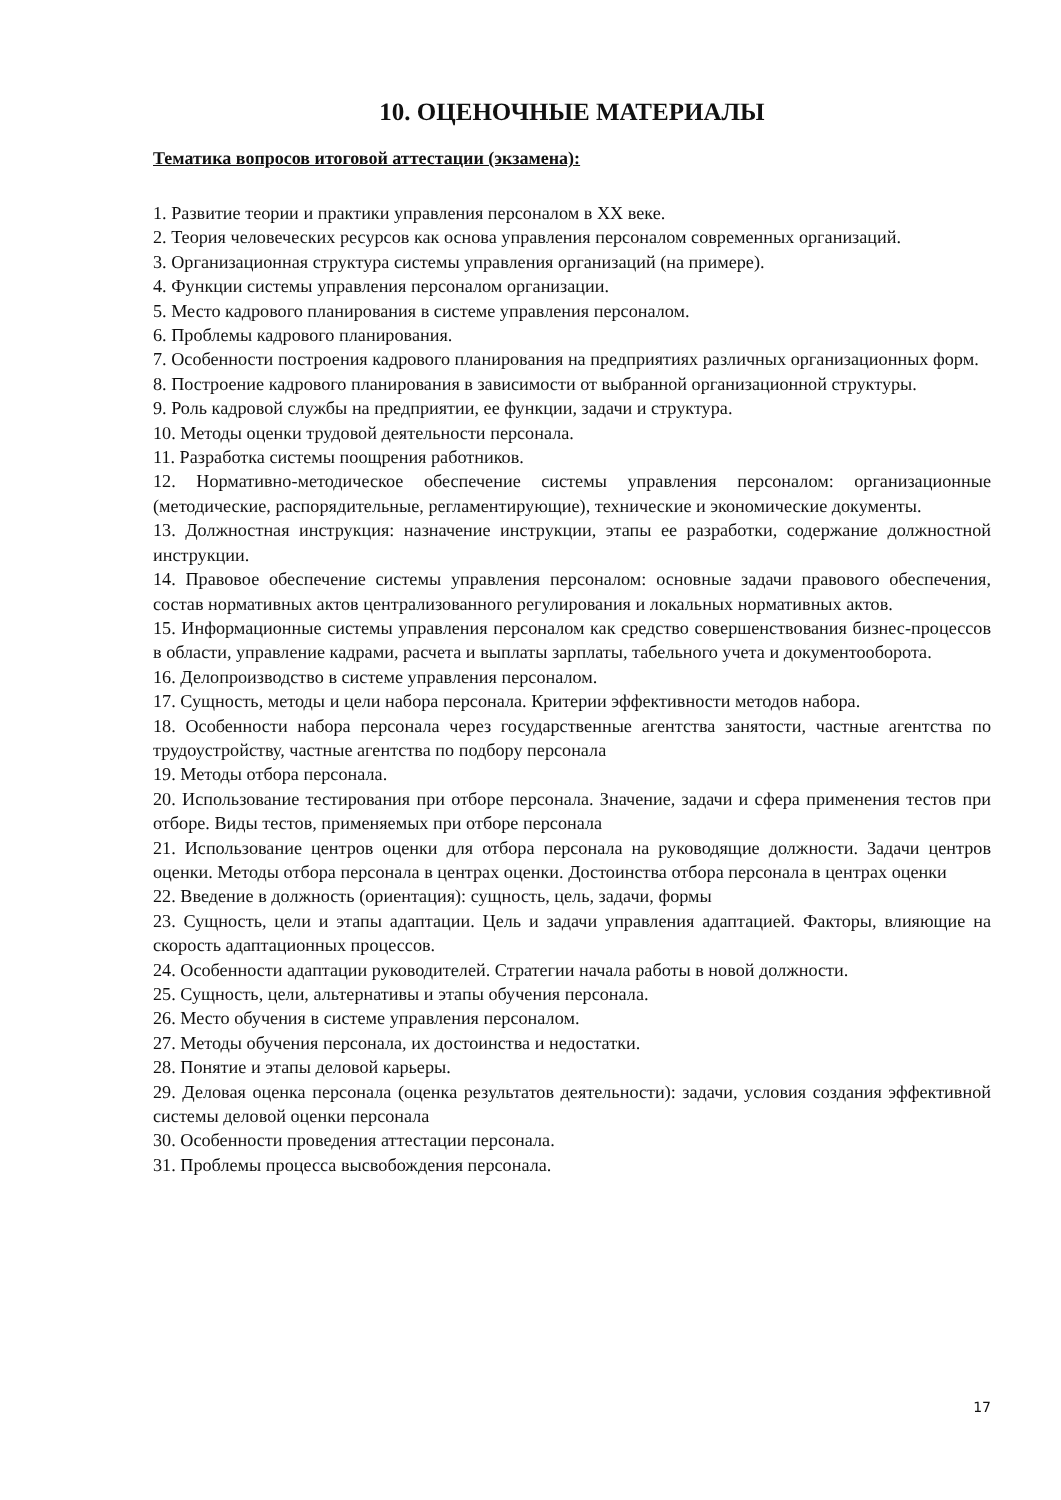10. ОЦЕНОЧНЫЕ МАТЕРИАЛЫ
Тематика вопросов итоговой аттестации (экзамена):
1. Развитие теории и практики управления персоналом в XX веке.
2. Теория человеческих ресурсов как основа управления персоналом современных организаций.
3. Организационная структура системы управления организаций (на примере).
4. Функции системы управления персоналом организации.
5. Место кадрового планирования в системе управления персоналом.
6. Проблемы кадрового планирования.
7. Особенности построения кадрового планирования на предприятиях различных организационных форм.
8. Построение кадрового планирования в зависимости от выбранной организационной структуры.
9. Роль кадровой службы на предприятии, ее функции, задачи и структура.
10. Методы оценки трудовой деятельности персонала.
11. Разработка системы поощрения работников.
12. Нормативно-методическое обеспечение системы управления персоналом: организационные (методические, распорядительные, регламентирующие), технические и экономические документы.
13. Должностная инструкция: назначение инструкции, этапы ее разработки, содержание должностной инструкции.
14. Правовое обеспечение системы управления персоналом: основные задачи правового обеспечения, состав нормативных актов централизованного регулирования и локальных нормативных актов.
15. Информационные системы управления персоналом как средство совершенствования бизнес-процессов в области, управление кадрами, расчета и выплаты зарплаты, табельного учета и документооборота.
16. Делопроизводство в системе управления персоналом.
17. Сущность, методы и цели набора персонала. Критерии эффективности методов набора.
18. Особенности набора персонала через государственные агентства занятости, частные агентства по трудоустройству, частные агентства по подбору персонала
19. Методы отбора персонала.
20. Использование тестирования при отборе персонала. Значение, задачи и сфера применения тестов при отборе. Виды тестов, применяемых при отборе персонала
21. Использование центров оценки для отбора персонала на руководящие должности. Задачи центров оценки. Методы отбора персонала в центрах оценки. Достоинства отбора персонала в центрах оценки
22. Введение в должность (ориентация): сущность, цель, задачи, формы
23. Сущность, цели и этапы адаптации. Цель и задачи управления адаптацией. Факторы, влияющие на скорость адаптационных процессов.
24. Особенности адаптации руководителей. Стратегии начала работы в новой должности.
25. Сущность, цели, альтернативы и этапы обучения персонала.
26. Место обучения в системе управления персоналом.
27. Методы обучения персонала, их достоинства и недостатки.
28. Понятие и этапы деловой карьеры.
29. Деловая оценка персонала (оценка результатов деятельности): задачи, условия создания эффективной системы деловой оценки персонала
30. Особенности проведения аттестации персонала.
31. Проблемы процесса высвобождения персонала.
17